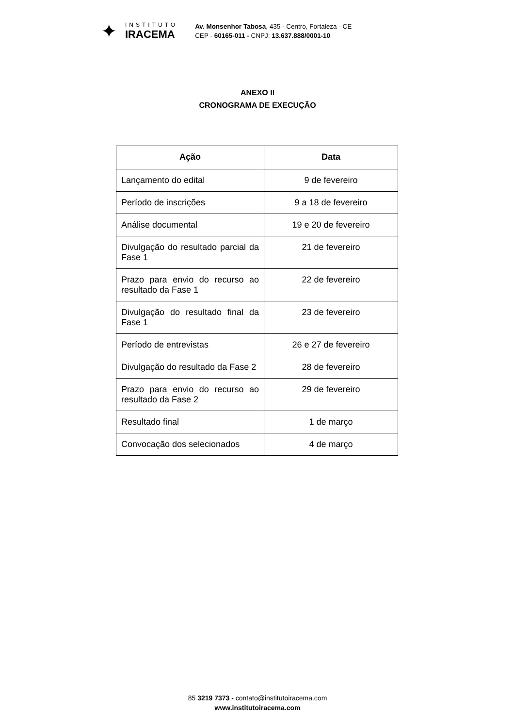✦
INSTITUTO
IRACEMA
Av. Monsenhor Tabosa, 435 - Centro, Fortaleza - CE
CEP - 60165-011 - CNPJ: 13.637.888/0001-10
ANEXO II
CRONOGRAMA DE EXECUÇÃO
| Ação | Data |
| --- | --- |
| Lançamento do edital | 9 de fevereiro |
| Período de inscrições | 9 a 18 de fevereiro |
| Análise documental | 19 e 20 de fevereiro |
| Divulgação do resultado parcial da Fase 1 | 21 de fevereiro |
| Prazo para envio do recurso ao resultado da Fase 1 | 22 de fevereiro |
| Divulgação do resultado final da Fase 1 | 23 de fevereiro |
| Período de entrevistas | 26 e 27 de fevereiro |
| Divulgação do resultado da Fase 2 | 28 de fevereiro |
| Prazo para envio do recurso ao resultado da Fase 2 | 29 de fevereiro |
| Resultado final | 1 de março |
| Convocação dos selecionados | 4 de março |
85 3219 7373 - contato@institutoiracema.com
www.institutoiracema.com